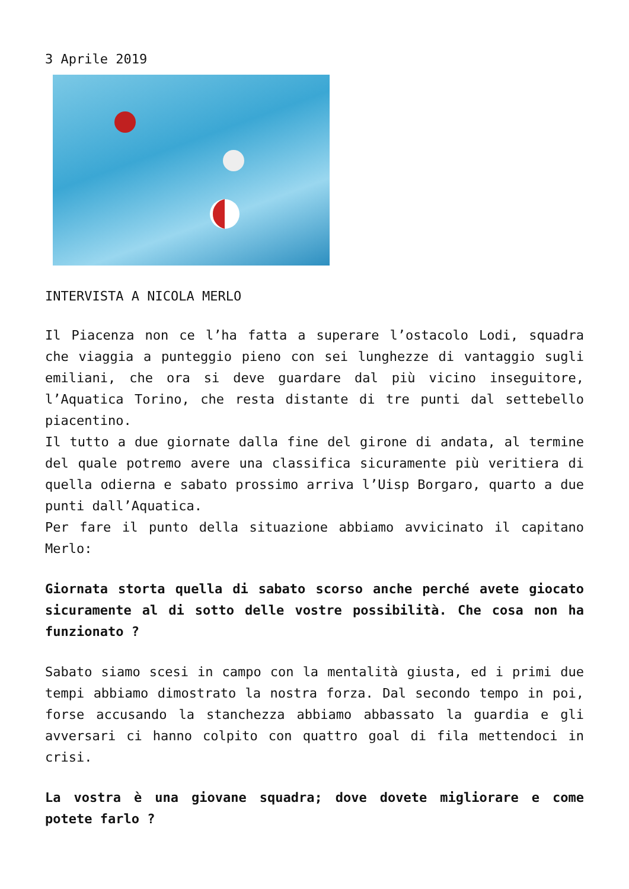3 Aprile 2019
INTERVISTA A NICOLA MERLO
Il Piacenza non ce l’ha fatta a superare l’ostacolo Lodi, squadra che viaggia a punteggio pieno con sei lunghezze di vantaggio sugli emiliani, che ora si deve guardare dal più vicino inseguitore, l’Aquatica Torino, che resta distante di tre punti dal settebello piacentino.
Il tutto a due giornate dalla fine del girone di andata, al termine del quale potremo avere una classifica sicuramente più veritiera di quella odierna e sabato prossimo arriva l’Uisp Borgaro, quarto a due punti dall’Aquatica.
Per fare il punto della situazione abbiamo avvicinato il capitano Merlo:
Giornata storta quella di sabato scorso anche perché avete giocato sicuramente al di sotto delle vostre possibilità. Che cosa non ha funzionato ?
Sabato siamo scesi in campo con la mentalità giusta, ed i primi due tempi abbiamo dimostrato la nostra forza. Dal secondo tempo in poi, forse accusando la stanchezza abbiamo abbassato la guardia e gli avversari ci hanno colpito con quattro goal di fila mettendoci in crisi.
La vostra è una giovane squadra; dove dovete migliorare e come potete farlo ?